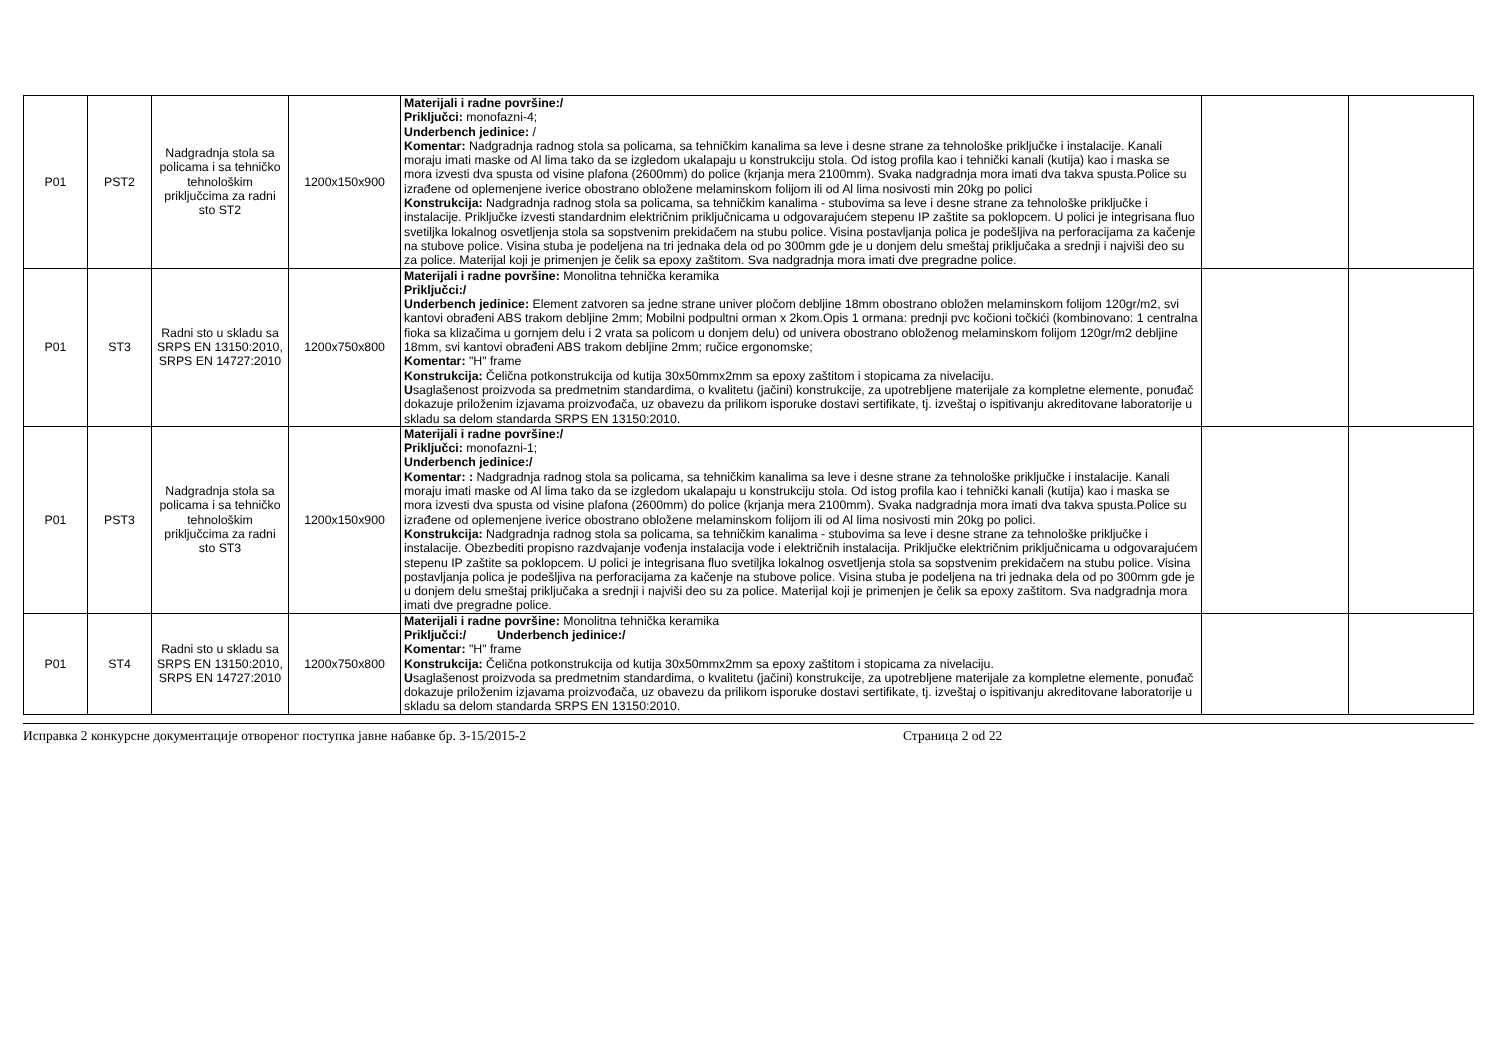| P01 | PST2 | Nadgradnja stola sa policama i sa tehničko tehnološkim priključcima za radni sto ST2 | 1200x150x900 | Materijali i radne površine:/ Priključci: monofazni-4; Underbench jedinice: / Komentar: Nadgradnja radnog stola sa policama, sa tehničkim kanalima sa leve i desne strane za tehnološke priključke i instalacije. Kanali moraju imati maske od Al lima tako da se izgledom ukalapaju u konstrukciju stola. Od istog profila kao i tehnički kanali (kutija) kao i maska se mora izvesti dva spusta od visine plafona (2600mm) do police (krjanja mera 2100mm). Svaka nadgradnja mora imati dva takva spusta.Police su izrađene od oplemenjene iverice obostrano obložene melaminskom folijom ili od Al lima nosivosti min 20kg po polici Konstrukcija: Nadgradnja radnog stola sa policama, sa tehničkim kanalima - stubovima sa leve i desne strane za tehnološke priključke i instalacije. Priključke izvesti standardnim električnim priključnicama u odgovarajućem stepenu IP zaštite sa poklopcem. U polici je integrisana fluo svetiljka lokalnog osvetljenja stola sa sopstvenim prekidačem na stubu police. Visina postavljanja polica je podešljiva na perforacijama za kačenje na stubove police. Visina stuba je podeljena na tri jednaka dela od po 300mm gde je u donjem delu smeštaj priključaka a srednji i najviši deo su za police. Materijal koji je primenjen je čelik sa epoxy zaštitom. Sva nadgradnja mora imati dve pregradne police. | | |
| P01 | ST3 | Radni sto u skladu sa SRPS EN 13150:2010, SRPS EN 14727:2010 | 1200x750x800 | Materijali i radne površine: Monolitna tehnička keramika Priključci:/ Underbench jedinice: Element zatvoren sa jedne strane univer pločom debljine 18mm obostrano obložen melaminskom folijom 120gr/m2, svi kantovi obrađeni ABS trakom debljine 2mm; Mobilni podpultni orman x 2kom.Opis 1 ormana: prednji pvc kočioni točkići (kombinovano: 1 centralna fioka sa klizačima u gornjem delu i 2 vrata sa policom u donjem delu) od univera obostrano obloženog melaminskom folijom 120gr/m2 debljine 18mm, svi kantovi obrađeni ABS trakom debljine 2mm; ručice ergonomske; Komentar: "H" frame Konstrukcija: Čelična potkonstrukcija od kutija 30x50mmx2mm sa epoxy zaštitom i stopicama za nivelaciju. U saglašenost proizvoda sa predmetnim standardima, o kvalitetu (jačini) konstrukcije, za upotrebljene materijale za kompletne elemente, ponuđač dokazuje priloženim izjavama proizvođača, uz obavezu da prilikom isporuke dostavi sertifikate, tj. izveštaj o ispitivanju akreditovane laboratorije u skladu sa delom standarda SRPS EN 13150:2010. | | |
| P01 | PST3 | Nadgradnja stola sa policama i sa tehničko tehnološkim priključcima za radni sto ST3 | 1200x150x900 | Materijali i radne površine:/ Priključci: monofazni-1; Underbench jedinice:/ Komentar: : Nadgradnja radnog stola sa policama, sa tehničkim kanalima sa leve i desne strane za tehnološke priključke i instalacije. Kanali moraju imati maske od Al lima tako da se izgledom ukalapaju u konstrukciju stola. Od istog profila kao i tehnički kanali (kutija) kao i maska se mora izvesti dva spusta od visine plafona (2600mm) do police (krjanja mera 2100mm). Svaka nadgradnja mora imati dva takva spusta.Police su izrađene od oplemenjene iverice obostrano obložene melaminskom folijom ili od Al lima nosivosti min 20kg po polici. Konstrukcija: Nadgradnja radnog stola sa policama, sa tehničkim kanalima - stubovima sa leve i desne strane za tehnološke priključke i instalacije. Obezbediti propisno razdvajanje vođenja instalacija vode i električnih instalacija. Priključke električnim priključnicama u odgovarajućem stepenu IP zaštite sa poklopcem. U polici je integrisana fluo svetiljka lokalnog osvetljenja stola sa sopstvenim prekidačem na stubu police. Visina postavljanja polica je podešljiva na perforacijama za kačenje na stubove police. Visina stuba je podeljena na tri jednaka dela od po 300mm gde je u donjem delu smeštaj priključaka a srednji i najviši deo su za police. Materijal koji je primenjen je čelik sa epoxy zaštitom. Sva nadgradnja mora imati dve pregradne police. | | |
| P01 | ST4 | Radni sto u skladu sa SRPS EN 13150:2010, SRPS EN 14727:2010 | 1200x750x800 | Materijali i radne površine: Monolitna tehnička keramika Priključci:/ Underbench jedinice:/ Komentar: "H" frame Konstrukcija: Čelična potkonstrukcija od kutija 30x50mmx2mm sa epoxy zaštitom i stopicama za nivelaciju. U saglašenost proizvoda sa predmetnim standardima, o kvalitetu (jačini) konstrukcije, za upotrebljene materijale za kompletne elemente, ponuđač dokazuje priloženim izjavama proizvođača, uz obavezu da prilikom isporuke dostavi sertifikate, tj. izveštaj o ispitivanju akreditovane laboratorije u skladu sa delom standarda SRPS EN 13150:2010. | | |
Исправка 2 конкурсне документације отвореног поступка јавне набавке бр. 3-15/2015-2 Страница 2 od 22